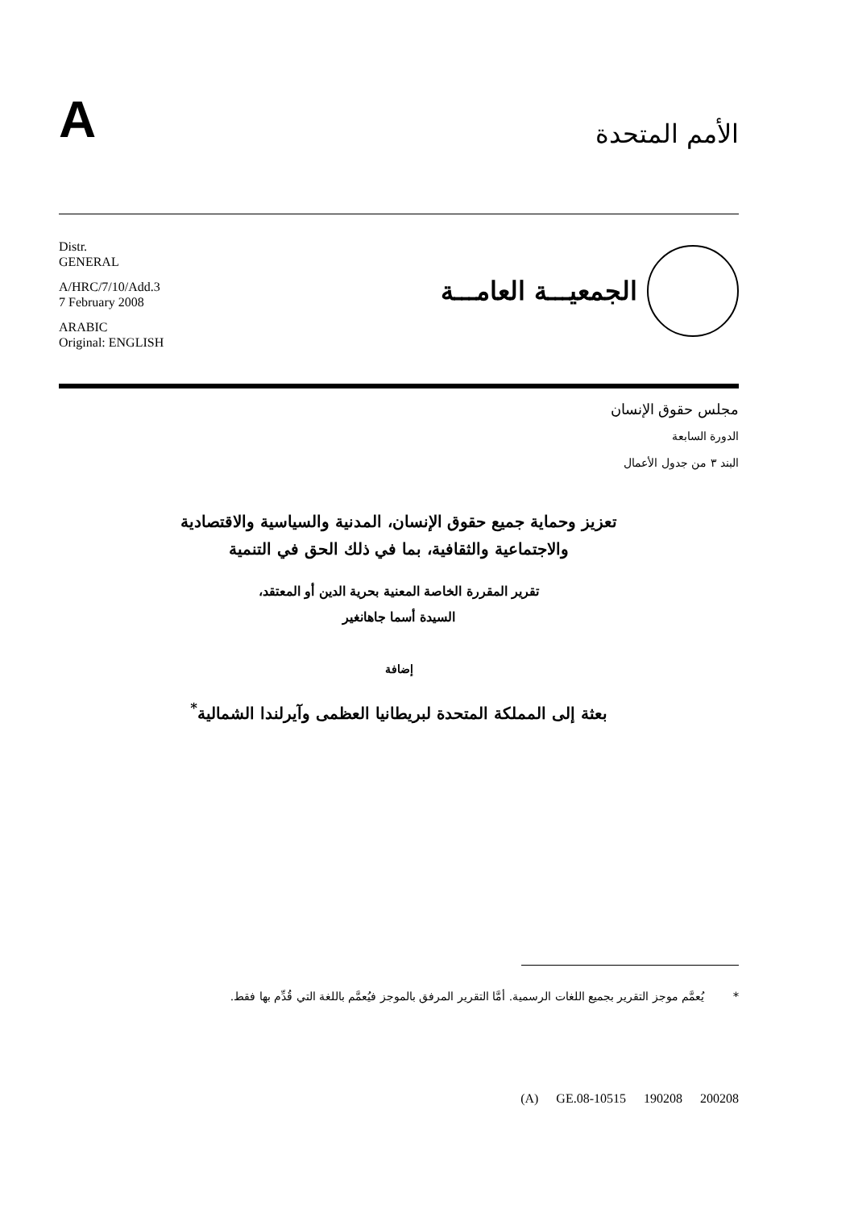A
الأمم المتحدة
Distr.
GENERAL
A/HRC/7/10/Add.3
7 February 2008
ARABIC
Original: ENGLISH
الجمعيـــة العامـــة
مجلس حقوق الإنسان
الدورة السابعة
البند ٣ من جدول الأعمال
تعزيز وحماية جميع حقوق الإنسان، المدنية والسياسية والاقتصادية
والاجتماعية والثقافية، بما في ذلك الحق في التنمية
تقرير المقررة الخاصة المعنية بحرية الدين أو المعتقد،
السيدة أسما جاهانغير
إضافة
بعثة إلى المملكة المتحدة لبريطانيا العظمى وآيرلندا الشمالية<sup>*</sup>
* يُعمَّم موجز التقرير بجميع اللغات الرسمية. أمَّا التقرير المرفق بالموجز فيُعمَّم باللغة التي قُدِّم بها فقط.
(A) GE.08-10515 190208 200208